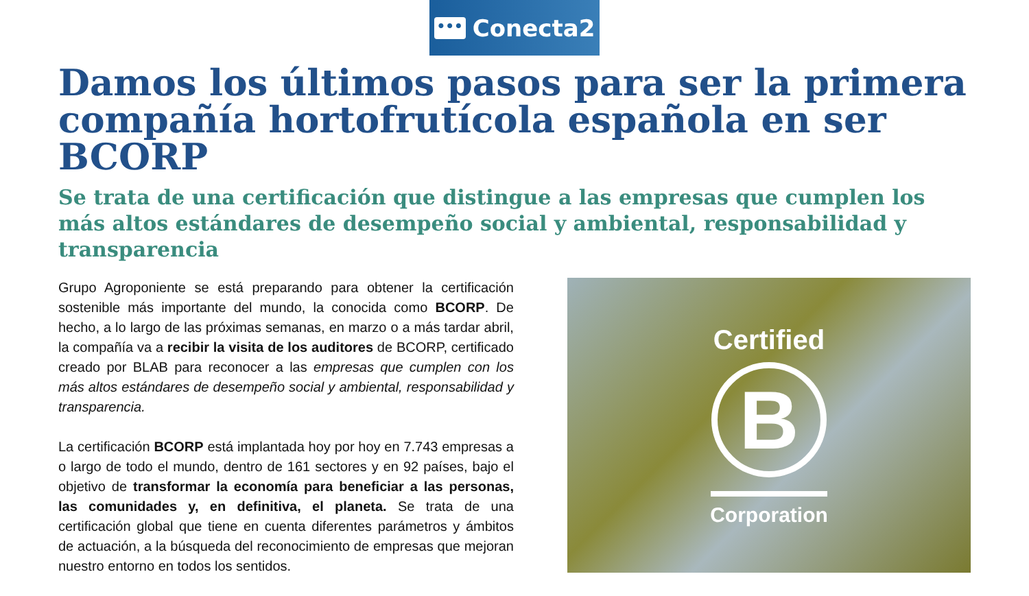•••
Conecta2
Damos los últimos pasos para ser la primera compañía hortofrutícola española en ser BCORP
Se trata de una certificación que distingue a las empresas que cumplen los más altos estándares de desempeño social y ambiental, responsabilidad y transparencia
Grupo Agroponiente se está preparando para obtener la certificación sostenible más importante del mundo, la conocida como BCORP. De hecho, a lo largo de las próximas semanas, en marzo o a más tardar abril, la compañía va a recibir la visita de los auditores de BCORP, certificado creado por BLAB para reconocer a las empresas que cumplen con los más altos estándares de desempeño social y ambiental, responsabilidad y transparencia.
La certificación BCORP está implantada hoy por hoy en 7.743 empresas a o largo de todo el mundo, dentro de 161 sectores y en 92 países, bajo el objetivo de transformar la economía para beneficiar a las personas, las comunidades y, en definitiva, el planeta. Se trata de una certificación global que tiene en cuenta diferentes parámetros y ámbitos de actuación, a la búsqueda del reconocimiento de empresas que mejoran nuestro entorno en todos los sentidos.
Certified
B
Corporation